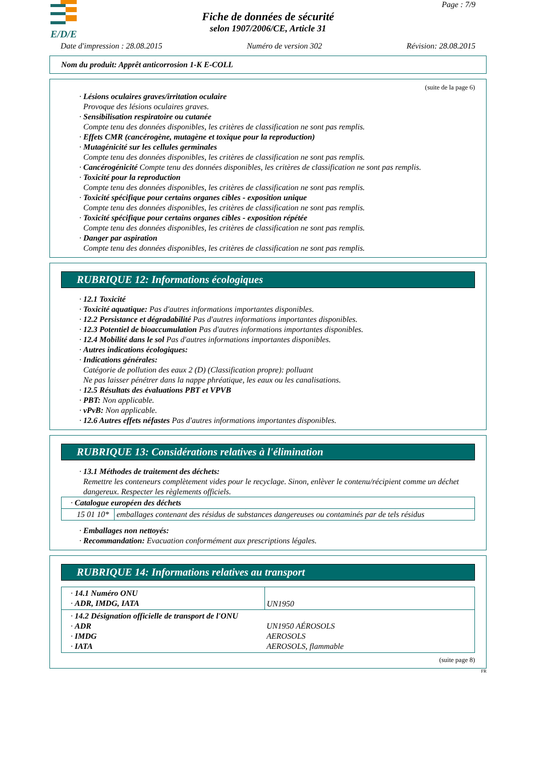E/D/E
Page : 7/9
Fiche de données de sécurité
selon 1907/2006/CE, Article 31
Date d'impression : 28.08.2015 Numéro de version 302 Révision: 28.08.2015
Nom du produit: Apprêt anticorrosion 1-K E-COLL
(suite de la page 6)
· Lésions oculaires graves/irritation oculaire
Provoque des lésions oculaires graves.
· Sensibilisation respiratoire ou cutanée
Compte tenu des données disponibles, les critères de classification ne sont pas remplis.
· Effets CMR (cancérogène, mutagène et toxique pour la reproduction)
· Mutagénicité sur les cellules germinales
Compte tenu des données disponibles, les critères de classification ne sont pas remplis.
· Cancérogénicité Compte tenu des données disponibles, les critères de classification ne sont pas remplis.
· Toxicité pour la reproduction
Compte tenu des données disponibles, les critères de classification ne sont pas remplis.
· Toxicité spécifique pour certains organes cibles - exposition unique
Compte tenu des données disponibles, les critères de classification ne sont pas remplis.
· Toxicité spécifique pour certains organes cibles - exposition répétée
Compte tenu des données disponibles, les critères de classification ne sont pas remplis.
· Danger par aspiration
Compte tenu des données disponibles, les critères de classification ne sont pas remplis.
RUBRIQUE 12: Informations écologiques
· 12.1 Toxicité
· Toxicité aquatique: Pas d'autres informations importantes disponibles.
· 12.2 Persistance et dégradabilité Pas d'autres informations importantes disponibles.
· 12.3 Potentiel de bioaccumulation Pas d'autres informations importantes disponibles.
· 12.4 Mobilité dans le sol Pas d'autres informations importantes disponibles.
· Autres indications écologiques:
· Indications générales:
Catégorie de pollution des eaux 2 (D) (Classification propre): polluant
Ne pas laisser pénétrer dans la nappe phréatique, les eaux ou les canalisations.
· 12.5 Résultats des évaluations PBT et VPVB
· PBT: Non applicable.
· vPvB: Non applicable.
· 12.6 Autres effets néfastes Pas d'autres informations importantes disponibles.
RUBRIQUE 13: Considérations relatives à l'élimination
· 13.1 Méthodes de traitement des déchets:
Remettre les conteneurs complètement vides pour le recyclage. Sinon, enlèver le contenu/récipient comme un déchet dangereux. Respecter les règlements officiels.
| · Catalogue européen des déchets | |
| 15 01 10* | emballages contenant des résidus de substances dangereuses ou contaminés par de tels résidus |
· Emballages non nettoyés:
· Recommandation: Evacuation conformément aux prescriptions légales.
RUBRIQUE 14: Informations relatives au transport
| · 14.1 Numéro ONU · ADR, IMDG, IATA | UN1950 |
| · 14.2 Désignation officielle de transport de l'ONU · ADR · IMDG · IATA | UN1950 AÉROSOLS AEROSOLS AEROSOLS, flammable |
(suite page 8)
FR